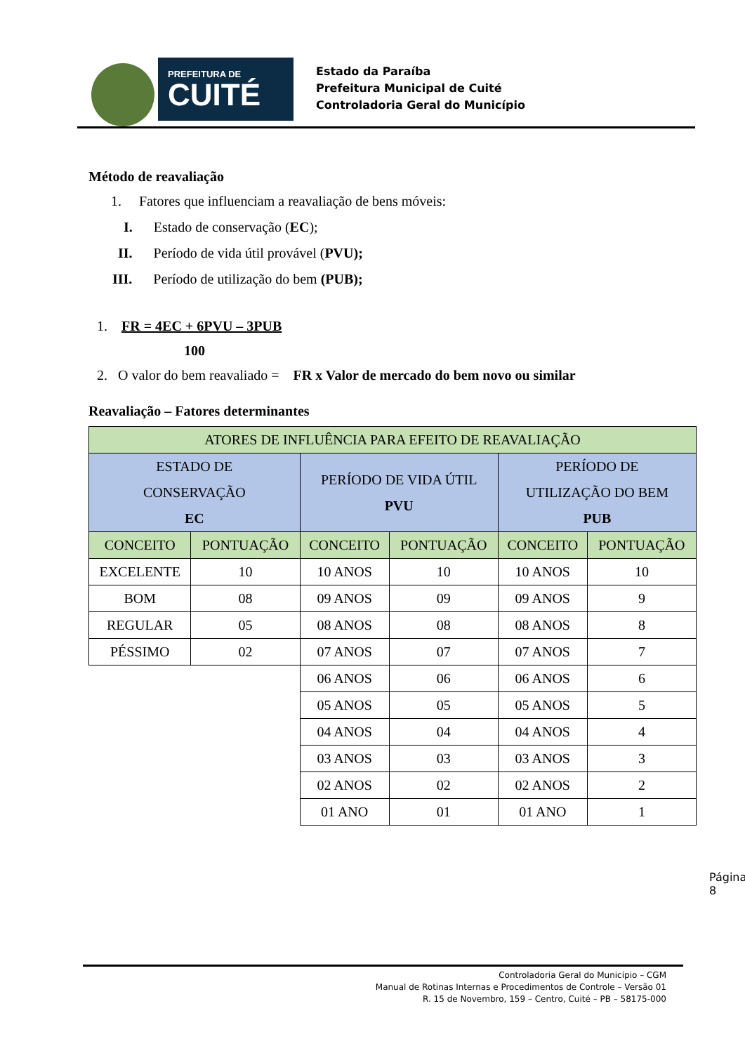PREFEITURA DE
CUITÉ
Estado da Paraíba
Prefeitura Municipal de Cuité
Controladoria Geral do Município
Método de reavaliação
1. Fatores que influenciam a reavaliação de bens móveis:
I. Estado de conservação (EC);
II. Período de vida útil provável (PVU);
III. Período de utilização do bem (PUB);
1. FR = 4EC + 6PVU – 3PUB
100
2. O valor do bem reavaliado = FR x Valor de mercado do bem novo ou similar
Reavaliação – Fatores determinantes
| ATORES DE INFLUÊNCIA PARA EFEITO DE REAVALIAÇÃO | | | | | |
| ESTADO DE CONSERVAÇÃO EC | | PERÍODO DE VIDA ÚTIL PVU | | PERÍODO DE UTILIZAÇÃO DO BEM PUB | |
| CONCEITO | PONTUAÇÃO | CONCEITO | PONTUAÇÃO | CONCEITO | PONTUAÇÃO |
| EXCELENTE | 10 | 10 ANOS | 10 | 10 ANOS | 10 |
| BOM | 08 | 09 ANOS | 09 | 09 ANOS | 9 |
| REGULAR | 05 | 08 ANOS | 08 | 08 ANOS | 8 |
| PÉSSIMO | 02 | 07 ANOS | 07 | 07 ANOS | 7 |
| | | 06 ANOS | 06 | 06 ANOS | 6 |
| | | 05 ANOS | 05 | 05 ANOS | 5 |
| | | 04 ANOS | 04 | 04 ANOS | 4 |
| | | 03 ANOS | 03 | 03 ANOS | 3 |
| | | 02 ANOS | 02 | 02 ANOS | 2 |
| | | 01 ANO | 01 | 01 ANO | 1 |
Página 8
Controladoria Geral do Município – CGM
Manual de Rotinas Internas e Procedimentos de Controle – Versão 01
R. 15 de Novembro, 159 – Centro, Cuité – PB – 58175-000